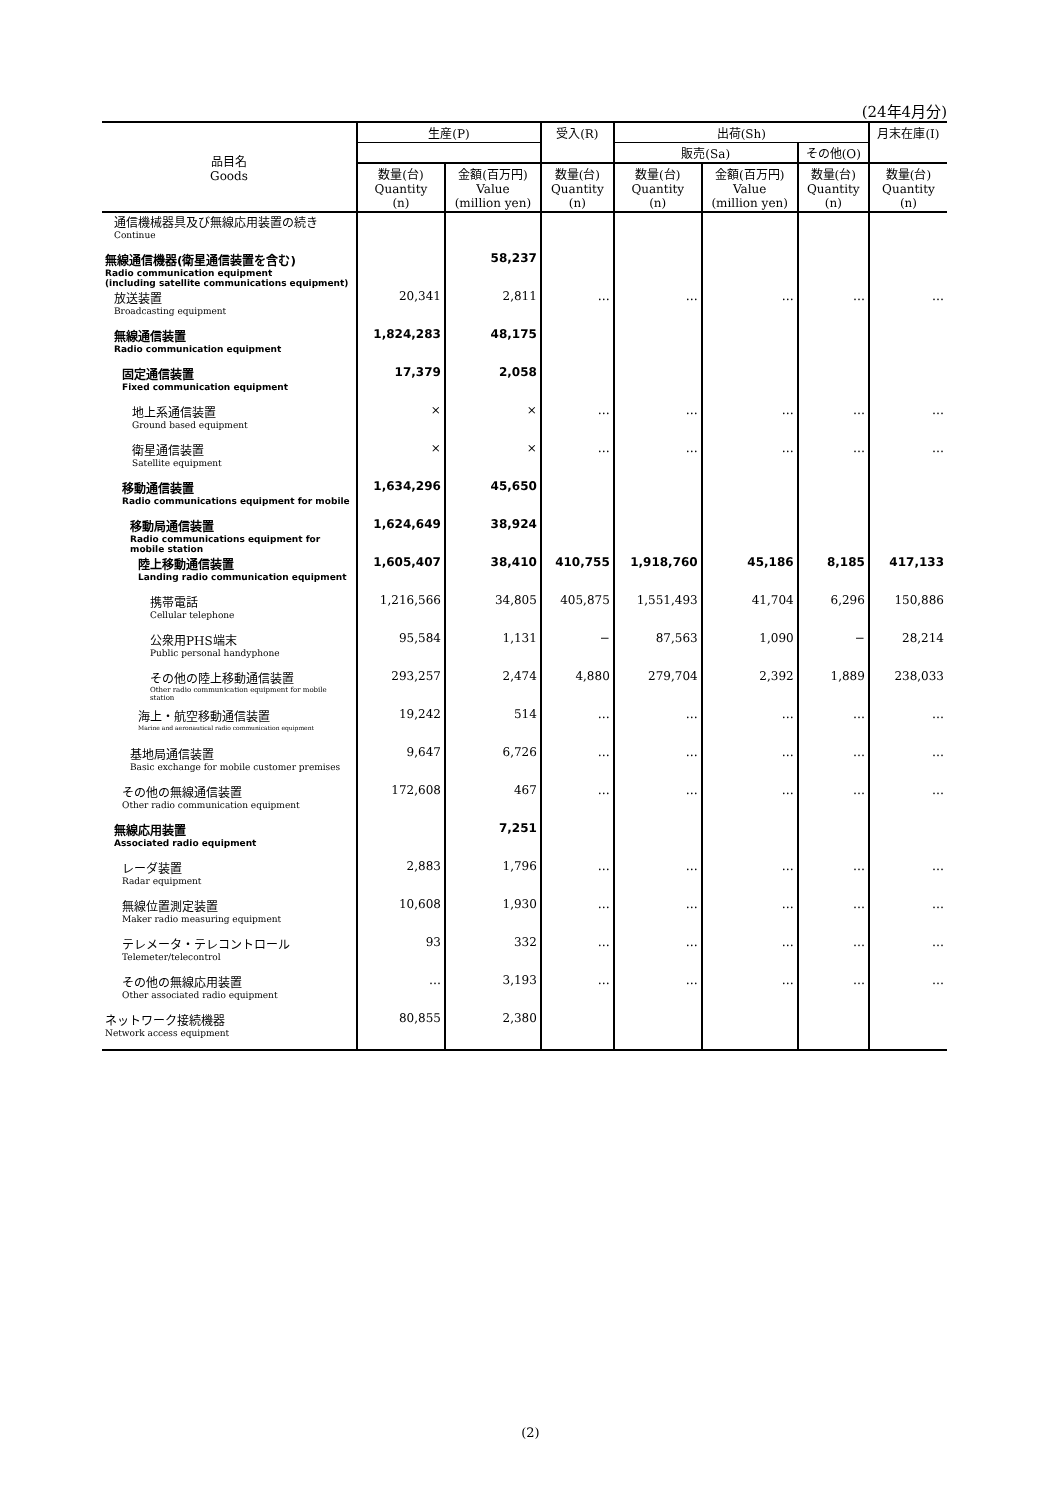(24年4月分)
| 品目名 Goods | 生産(P) | | 受入(R) | 出荷(Sh) | | | 月末在庫(I) |
| --- | --- | --- | --- | --- | --- | --- | --- |
| | | | | 販売(Sa) | | その他(O) | |
| | 数量(台) Quantity (n) | 金額(百万円) Value (million yen) | 数量(台) Quantity (n) | 数量(台) Quantity (n) | 金額(百万円) Value (million yen) | 数量(台) Quantity (n) | 数量(台) Quantity (n) |
| 通信機械器具及び無線応用装置の続き Continue | | | | | | | |
| 無線通信機器(衛星通信装置を含む) Radio communication equipment (including satellite communications equipment) | | 58,237 | | | | | |
| 放送装置 Broadcasting equipment | 20,341 | 2,811 | … | … | … | … | … |
| 無線通信装置 Radio communication equipment | 1,824,283 | 48,175 | | | | | |
| 固定通信装置 Fixed communication equipment | 17,379 | 2,058 | | | | | |
| 地上系通信装置 Ground based equipment | × | × | … | … | … | … | … |
| 衛星通信装置 Satellite equipment | × | × | … | … | … | … | … |
| 移動通信装置 Radio communications equipment for mobile | 1,634,296 | 45,650 | | | | | |
| 移動局通信装置 Radio communications equipment for mobile station | 1,624,649 | 38,924 | | | | | |
| 陸上移動通信装置 Landing radio communication equipment | 1,605,407 | 38,410 | 410,755 | 1,918,760 | 45,186 | 8,185 | 417,133 |
| 携帯電話 Cellular telephone | 1,216,566 | 34,805 | 405,875 | 1,551,493 | 41,704 | 6,296 | 150,886 |
| 公衆用PHS端末 Public personal handyphone | 95,584 | 1,131 | − | 87,563 | 1,090 | − | 28,214 |
| その他の陸上移動通信装置 Other radio communication equipment for mobile station | 293,257 | 2,474 | 4,880 | 279,704 | 2,392 | 1,889 | 238,033 |
| 海上・航空移動通信装置 Marine and aeronautical radio communication equipment | 19,242 | 514 | … | … | … | … | … |
| 基地局通信装置 Basic exchange for mobile customer premises | 9,647 | 6,726 | … | … | … | … | … |
| その他の無線通信装置 Other radio communication equipment | 172,608 | 467 | … | … | … | … | … |
| 無線応用装置 Associated radio equipment | | 7,251 | | | | | |
| レーダ装置 Radar equipment | 2,883 | 1,796 | … | … | … | … | … |
| 無線位置測定装置 Maker radio measuring equipment | 10,608 | 1,930 | … | … | … | … | … |
| テレメータ・テレコントロール Telemeter/telecontrol | 93 | 332 | … | … | … | … | … |
| その他の無線応用装置 Other associated radio equipment | … | 3,193 | … | … | … | … | … |
| ネットワーク接続機器 Network access equipment | 80,855 | 2,380 | | | | | |
(2)